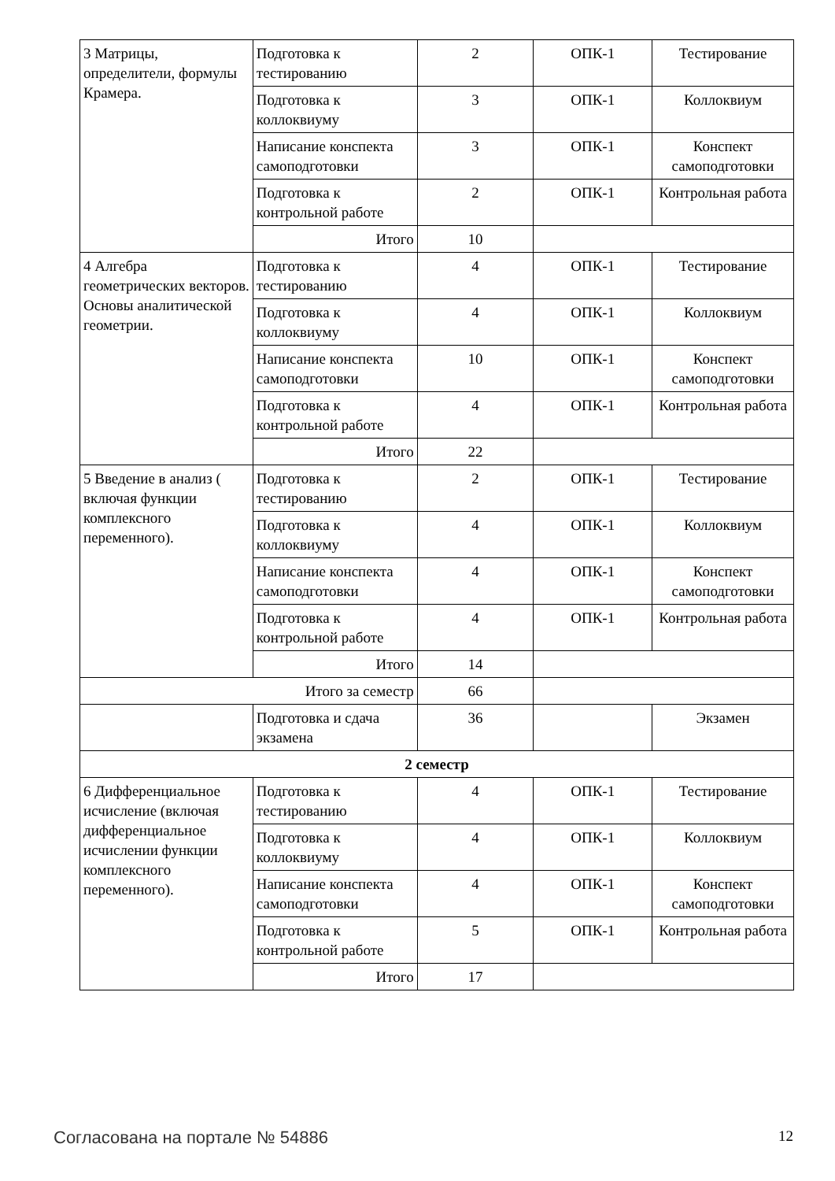| 3 Матрицы, определители, формулы Крамера. | Подготовка к тестированию | 2 | ОПК-1 | Тестирование |
| | Подготовка к коллоквиуму | 3 | ОПК-1 | Коллоквиум |
| | Написание конспекта самоподготовки | 3 | ОПК-1 | Конспект самоподготовки |
| | Подготовка к контрольной работе | 2 | ОПК-1 | Контрольная работа |
| | Итого | 10 | | |
| 4 Алгебра геометрических векторов. Основы аналитической геометрии. | Подготовка к тестированию | 4 | ОПК-1 | Тестирование |
| | Подготовка к коллоквиуму | 4 | ОПК-1 | Коллоквиум |
| | Написание конспекта самоподготовки | 10 | ОПК-1 | Конспект самоподготовки |
| | Подготовка к контрольной работе | 4 | ОПК-1 | Контрольная работа |
| | Итого | 22 | | |
| 5 Введение в анализ ( включая функции комплексного переменного). | Подготовка к тестированию | 2 | ОПК-1 | Тестирование |
| | Подготовка к коллоквиуму | 4 | ОПК-1 | Коллоквиум |
| | Написание конспекта самоподготовки | 4 | ОПК-1 | Конспект самоподготовки |
| | Подготовка к контрольной работе | 4 | ОПК-1 | Контрольная работа |
| | Итого | 14 | | |
| Итого за семестр | | 66 | | |
| | Подготовка и сдача экзамена | 36 | | Экзамен |
| 2 семестр | | | | |
| 6 Дифференциальное исчисление (включая дифференциальное исчислении функции комплексного переменного). | Подготовка к тестированию | 4 | ОПК-1 | Тестирование |
| | Подготовка к коллоквиуму | 4 | ОПК-1 | Коллоквиум |
| | Написание конспекта самоподготовки | 4 | ОПК-1 | Конспект самоподготовки |
| | Подготовка к контрольной работе | 5 | ОПК-1 | Контрольная работа |
| | Итого | 17 | | |
Согласована на портале № 54886 12